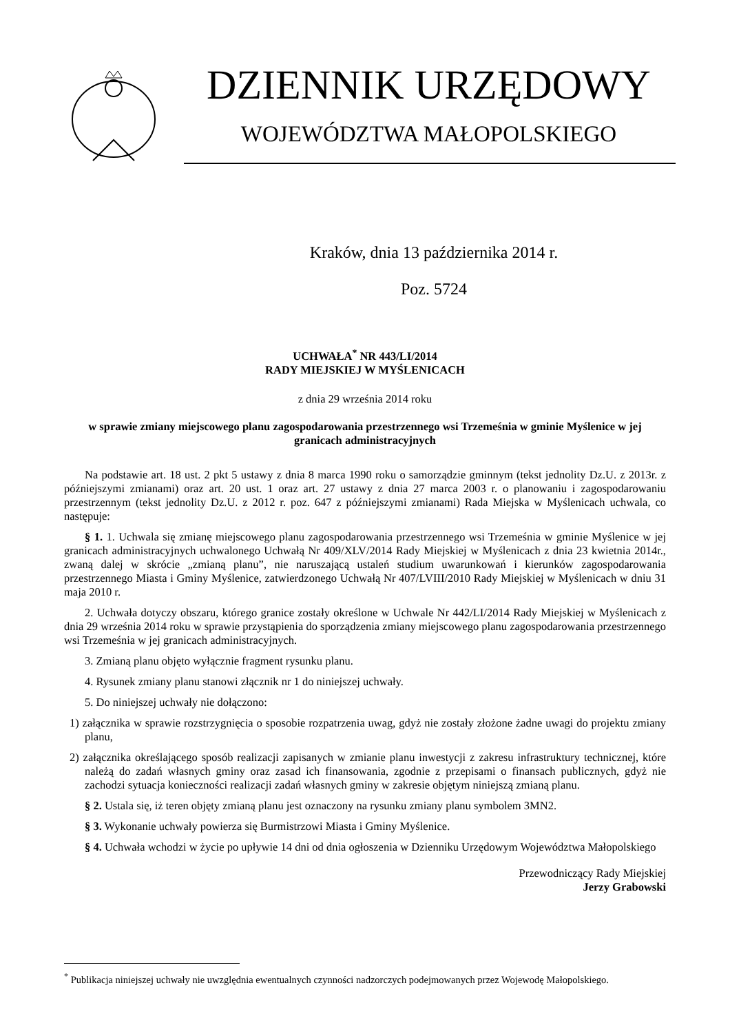DZIENNIK URZĘDOWY
WOJEWÓDZTWA MAŁOPOLSKIEGO
Kraków, dnia 13 października 2014 r.
Poz. 5724
UCHWAŁA<sup>*</sup> NR 443/LI/2014
RADY MIEJSKIEJ W MYŚLENICACH
z dnia 29 września 2014 roku
w sprawie zmiany miejscowego planu zagospodarowania przestrzennego wsi Trzemeśnia w gminie Myślenice w jej granicach administracyjnych
Na podstawie art. 18 ust. 2 pkt 5 ustawy z dnia 8 marca 1990 roku o samorządzie gminnym (tekst jednolity Dz.U. z 2013r. z późniejszymi zmianami) oraz art. 20 ust. 1 oraz art. 27 ustawy z dnia 27 marca 2003 r. o planowaniu i zagospodarowaniu przestrzennym (tekst jednolity Dz.U. z 2012 r. poz. 647 z późniejszymi zmianami) Rada Miejska w Myślenicach uchwala, co następuje:
§ 1. 1. Uchwala się zmianę miejscowego planu zagospodarowania przestrzennego wsi Trzemeśnia w gminie Myślenice w jej granicach administracyjnych uchwalonego Uchwałą Nr 409/XLV/2014 Rady Miejskiej w Myślenicach z dnia 23 kwietnia 2014r., zwaną dalej w skrócie „zmianą planu”, nie naruszającą ustaleń studium uwarunkowań i kierunków zagospodarowania przestrzennego Miasta i Gminy Myślenice, zatwierdzonego Uchwałą Nr 407/LVIII/2010 Rady Miejskiej w Myślenicach w dniu 31 maja 2010 r.
2. Uchwała dotyczy obszaru, którego granice zostały określone w Uchwale Nr 442/LI/2014 Rady Miejskiej w Myślenicach z dnia 29 września 2014 roku w sprawie przystąpienia do sporządzenia zmiany miejscowego planu zagospodarowania przestrzennego wsi Trzemeśnia w jej granicach administracyjnych.
3. Zmianą planu objęto wyłącznie fragment rysunku planu.
4. Rysunek zmiany planu stanowi złącznik nr 1 do niniejszej uchwały.
5. Do niniejszej uchwały nie dołączono:
1) załącznika w sprawie rozstrzygnięcia o sposobie rozpatrzenia uwag, gdyż nie zostały złożone żadne uwagi do projektu zmiany planu,
2) załącznika określającego sposób realizacji zapisanych w zmianie planu inwestycji z zakresu infrastruktury technicznej, które należą do zadań własnych gminy oraz zasad ich finansowania, zgodnie z przepisami o finansach publicznych, gdyż nie zachodzi sytuacja konieczności realizacji zadań własnych gminy w zakresie objętym niniejszą zmianą planu.
§ 2. Ustala się, iż teren objęty zmianą planu jest oznaczony na rysunku zmiany planu symbolem 3MN2.
§ 3. Wykonanie uchwały powierza się Burmistrzowi Miasta i Gminy Myślenice.
§ 4. Uchwała wchodzi w życie po upływie 14 dni od dnia ogłoszenia w Dzienniku Urzędowym Województwa Małopolskiego
Przewodniczący Rady Miejskiej
Jerzy Grabowski
<sup>*</sup> Publikacja niniejszej uchwały nie uwzględnia ewentualnych czynności nadzorczych podejmowanych przez Wojewodę Małopolskiego.